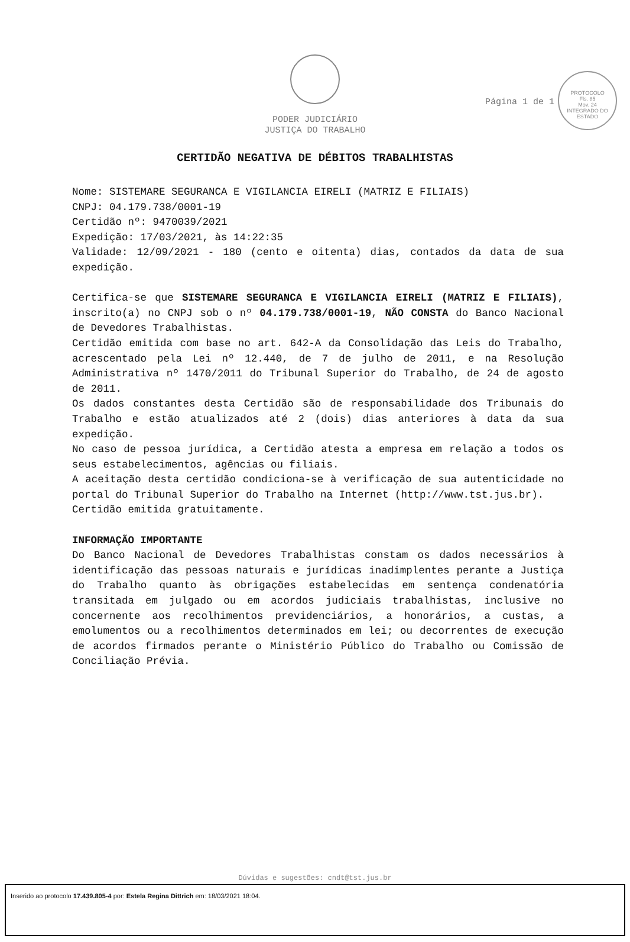Página 1 de 1
PROTOCOLO
Fls. 85
Mov. 24
INTEGRADO DO ESTADO
PODER JUDICIÁRIO
JUSTIÇA DO TRABALHO
CERTIDÃO NEGATIVA DE DÉBITOS TRABALHISTAS
Nome: SISTEMARE SEGURANCA E VIGILANCIA EIRELI (MATRIZ E FILIAIS)
CNPJ: 04.179.738/0001-19
Certidão nº: 9470039/2021
Expedição: 17/03/2021, às 14:22:35
Validade: 12/09/2021 - 180 (cento e oitenta) dias, contados da data de sua expedição.
Certifica-se que SISTEMARE SEGURANCA E VIGILANCIA EIRELI (MATRIZ E FILIAIS), inscrito(a) no CNPJ sob o nº 04.179.738/0001-19, NÃO CONSTA do Banco Nacional de Devedores Trabalhistas.
Certidão emitida com base no art. 642-A da Consolidação das Leis do Trabalho, acrescentado pela Lei nº 12.440, de 7 de julho de 2011, e na Resolução Administrativa nº 1470/2011 do Tribunal Superior do Trabalho, de 24 de agosto de 2011.
Os dados constantes desta Certidão são de responsabilidade dos Tribunais do Trabalho e estão atualizados até 2 (dois) dias anteriores à data da sua expedição.
No caso de pessoa jurídica, a Certidão atesta a empresa em relação a todos os seus estabelecimentos, agências ou filiais.
A aceitação desta certidão condiciona-se à verificação de sua autenticidade no portal do Tribunal Superior do Trabalho na Internet (http://www.tst.jus.br).
Certidão emitida gratuitamente.
INFORMAÇÃO IMPORTANTE
Do Banco Nacional de Devedores Trabalhistas constam os dados necessários à identificação das pessoas naturais e jurídicas inadimplentes perante a Justiça do Trabalho quanto às obrigações estabelecidas em sentença condenatória transitada em julgado ou em acordos judiciais trabalhistas, inclusive no concernente aos recolhimentos previdenciários, a honorários, a custas, a emolumentos ou a recolhimentos determinados em lei; ou decorrentes de execução de acordos firmados perante o Ministério Público do Trabalho ou Comissão de Conciliação Prévia.
Dúvidas e sugestões: cndt@tst.jus.br
Inserido ao protocolo 17.439.805-4 por: Estela Regina Dittrich em: 18/03/2021 18:04.